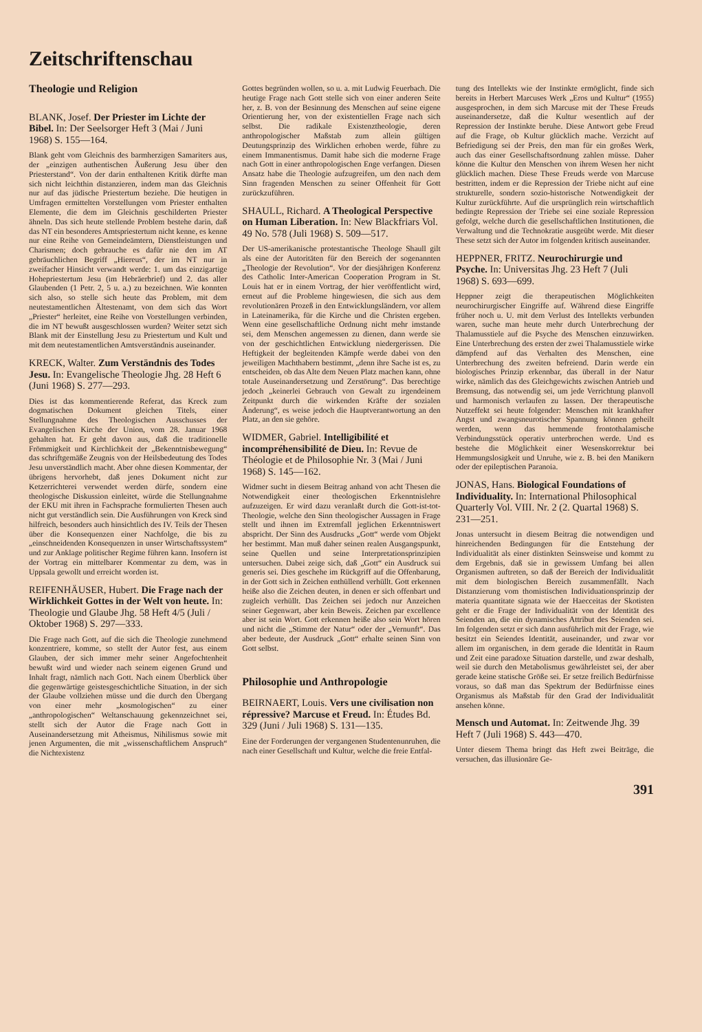Zeitschriftenschau
Theologie und Religion
BLANK, Josef. Der Priester im Lichte der Bibel. In: Der Seelsorger Heft 3 (Mai / Juni 1968) S. 155—164.
Blank geht vom Gleichnis des barmherzigen Samariters aus, der „einzigen authentischen Äußerung Jesu über den Priesterstand“. Von der darin enthaltenen Kritik dürfte man sich nicht leichthin distanzieren, indem man das Gleichnis nur auf das jüdische Priestertum beziehe. Die heutigen in Umfragen ermittelten Vorstellungen vom Priester enthalten Elemente, die dem im Gleichnis geschilderten Priester ähneln. Das sich heute stellende Problem bestehe darin, daß das NT ein besonderes Amtspriestertum nicht kenne, es kenne nur eine Reihe von Gemeindeämtern, Dienstleistungen und Charismen; doch gebrauche es dafür nie den im AT gebräuchlichen Begriff „Hiereus“, der im NT nur in zweifacher Hinsicht verwandt werde: 1. um das einzigartige Hohepriestertum Jesu (im Hebräerbrief) und 2. das aller Glaubenden (1 Petr. 2, 5 u. a.) zu bezeichnen. Wie konnten sich also, so stelle sich heute das Problem, mit dem neutestamentlichen Ältestenamt, von dem sich das Wort „Priester“ herleitet, eine Reihe von Vorstellungen verbinden, die im NT bewußt ausgeschlossen wurden? Weiter setzt sich Blank mit der Einstellung Jesu zu Priestertum und Kult und mit dem neutestamentlichen Amtsverständnis auseinander.
KRECK, Walter. Zum Verständnis des Todes Jesu. In: Evangelische Theologie Jhg. 28 Heft 6 (Juni 1968) S. 277—293.
Dies ist das kommentierende Referat, das Kreck zum dogmatischen Dokument gleichen Titels, einer Stellungnahme des Theologischen Ausschusses der Evangelischen Kirche der Union, vom 28. Januar 1968 gehalten hat. Er geht davon aus, daß die traditionelle Frömmigkeit und Kirchlichkeit der „Bekenntnisbewegung“ das schriftgemäße Zeugnis von der Heilsbedeutung des Todes Jesu unverständlich macht. Aber ohne diesen Kommentar, der übrigens hervorhebt, daß jenes Dokument nicht zur Ketzerrichterei verwendet werden dürfe, sondern eine theologische Diskussion einleitet, würde die Stellungnahme der EKU mit ihren in Fachsprache formulierten Thesen auch nicht gut verständlich sein. Die Ausführungen von Kreck sind hilfreich, besonders auch hinsichtlich des IV. Teils der Thesen über die Konsequenzen einer Nachfolge, die bis zu „einschneidenden Konsequenzen in unser Wirtschaftssystem“ und zur Anklage politischer Regime führen kann. Insofern ist der Vortrag ein mittelbarer Kommentar zu dem, was in Uppsala gewollt und erreicht worden ist.
REIFENHÄUSER, Hubert. Die Frage nach der Wirklichkeit Gottes in der Welt von heute. In: Theologie und Glaube Jhg. 58 Heft 4/5 (Juli / Oktober 1968) S. 297—333.
Die Frage nach Gott, auf die sich die Theologie zunehmend konzentriere, komme, so stellt der Autor fest, aus einem Glauben, der sich immer mehr seiner Angefochtenheit bewußt wird und wieder nach seinem eigenen Grund und Inhalt fragt, nämlich nach Gott. Nach einem Überblick über die gegenwärtige geistesgeschichtliche Situation, in der sich der Glaube vollziehen müsse und die durch den Übergang von einer mehr „kosmologischen“ zu einer „anthropologischen“ Weltanschauung gekennzeichnet sei, stellt sich der Autor die Frage nach Gott in Auseinandersetzung mit Atheismus, Nihilismus sowie mit jenen Argumenten, die mit „wissenschaftlichem Anspruch“ die Nichtexistenz
Gottes begründen wollen, so u. a. mit Ludwig Feuerbach. Die heutige Frage nach Gott stelle sich von einer anderen Seite her, z. B. von der Besinnung des Menschen auf seine eigene Orientierung her, von der existentiellen Frage nach sich selbst. Die radikale Existenztheologie, deren anthropologischer Maßstab zum allein gültigen Deutungsprinzip des Wirklichen erhoben werde, führe zu einem Immanentismus. Damit habe sich die moderne Frage nach Gott in einer anthropologischen Enge verfangen. Diesen Ansatz habe die Theologie aufzugreifen, um den nach dem Sinn fragenden Menschen zu seiner Offenheit für Gott zurückzuführen.
SHAULL, Richard. A Theological Perspective on Human Liberation. In: New Blackfriars Vol. 49 No. 578 (Juli 1968) S. 509—517.
Der US-amerikanische protestantische Theologe Shaull gilt als eine der Autoritäten für den Bereich der sogenannten „Theologie der Revolution“. Vor der diesjährigen Konferenz des Catholic Inter-American Cooperation Program in St. Louis hat er in einem Vortrag, der hier veröffentlicht wird, erneut auf die Probleme hingewiesen, die sich aus dem revolutionären Prozeß in den Entwicklungsländern, vor allem in Lateinamerika, für die Kirche und die Christen ergeben. Wenn eine gesellschaftliche Ordnung nicht mehr imstande sei, dem Menschen angemessen zu dienen, dann werde sie von der geschichtlichen Entwicklung niedergerissen. Die Heftigkeit der begleitenden Kämpfe werde dabei von den jeweiligen Machthabern bestimmt, „denn ihre Sache ist es, zu entscheiden, ob das Alte dem Neuen Platz machen kann, ohne totale Auseinandersetzung und Zerstörung“. Das berechtige jedoch „keinerlei Gebrauch von Gewalt zu irgendeinem Zeitpunkt durch die wirkenden Kräfte der sozialen Änderung“, es weise jedoch die Hauptverantwortung an den Platz, an den sie gehöre.
WIDMER, Gabriel. Intelligibilité et incompréhensibilité de Dieu. In: Revue de Théologie et de Philosophie Nr. 3 (Mai / Juni 1968) S. 145—162.
Widmer sucht in diesem Beitrag anhand von acht Thesen die Notwendigkeit einer theologischen Erkenntnislehre aufzuzeigen. Er wird dazu veranlaßt durch die Gott-ist-tot-Theologie, welche den Sinn theologischer Aussagen in Frage stellt und ihnen im Extremfall jeglichen Erkenntniswert abspricht. Der Sinn des Ausdrucks „Gott“ werde vom Objekt her bestimmt. Man muß daher seinen realen Ausgangspunkt, seine Quellen und seine Interpretationsprinzipien untersuchen. Dabei zeige sich, daß „Gott“ ein Ausdruck sui generis sei. Dies geschehe im Rückgriff auf die Offenbarung, in der Gott sich in Zeichen enthüllend verhüllt. Gott erkennen heiße also die Zeichen deuten, in denen er sich offenbart und zugleich verhüllt. Das Zeichen sei jedoch nur Anzeichen seiner Gegenwart, aber kein Beweis. Zeichen par excellence aber ist sein Wort. Gott erkennen heiße also sein Wort hören und nicht die „Stimme der Natur“ oder der „Vernunft“. Das aber bedeute, der Ausdruck „Gott“ erhalte seinen Sinn von Gott selbst.
Philosophie und Anthropologie
BEIRNAERT, Louis. Vers une civilisation non répressive? Marcuse et Freud. In: Études Bd. 329 (Juni / Juli 1968) S. 131—135.
Eine der Forderungen der vergangenen Studentenunruhen, die nach einer Gesellschaft und Kultur, welche die freie Entfal-
tung des Intellekts wie der Instinkte ermöglicht, finde sich bereits in Herbert Marcuses Werk „Eros und Kultur“ (1955) ausgesprochen, in dem sich Marcuse mit der These Freuds auseinandersetze, daß die Kultur wesentlich auf der Repression der Instinkte beruhe. Diese Antwort gebe Freud auf die Frage, ob Kultur glücklich mache. Verzicht auf Befriedigung sei der Preis, den man für ein großes Werk, auch das einer Gesellschaftsordnung zahlen müsse. Daher könne die Kultur den Menschen von ihrem Wesen her nicht glücklich machen. Diese These Freuds werde von Marcuse bestritten, indem er die Repression der Triebe nicht auf eine strukturelle, sondern sozio-historische Notwendigkeit der Kultur zurückführte. Auf die ursprünglich rein wirtschaftlich bedingte Repression der Triebe sei eine soziale Repression gefolgt, welche durch die gesellschaftlichen Institutionen, die Verwaltung und die Technokratie ausgeübt werde. Mit dieser These setzt sich der Autor im folgenden kritisch auseinander.
HEPPNER, FRITZ. Neurochirurgie und Psyche. In: Universitas Jhg. 23 Heft 7 (Juli 1968) S. 693—699.
Heppner zeigt die therapeutischen Möglichkeiten neurochirurgischer Eingriffe auf. Während diese Eingriffe früher noch u. U. mit dem Verlust des Intellekts verbunden waren, suche man heute mehr durch Unterbrechung der Thalamusstiele auf die Psyche des Menschen einzuwirken. Eine Unterbrechung des ersten der zwei Thalamusstiele wirke dämpfend auf das Verhalten des Menschen, eine Unterbrechung des zweiten befreiend. Darin werde ein biologisches Prinzip erkennbar, das überall in der Natur wirke, nämlich das des Gleichgewichts zwischen Antrieb und Bremsung, das notwendig sei, um jede Verrichtung planvoll und harmonisch verlaufen zu lassen. Der therapeutische Nutzeffekt sei heute folgender: Menschen mit krankhafter Angst und zwangsneurotischer Spannung können geheilt werden, wenn das hemmende frontothalamische Verbindungsstück operativ unterbrochen werde. Und es bestehe die Möglichkeit einer Wesenskorrektur bei Hemmungslosigkeit und Unruhe, wie z. B. bei den Manikern oder der epileptischen Paranoia.
JONAS, Hans. Biological Foundations of Individuality. In: International Philosophical Quarterly Vol. VIII. Nr. 2 (2. Quartal 1968) S. 231—251.
Jonas untersucht in diesem Beitrag die notwendigen und hinreichenden Bedingungen für die Entstehung der Individualität als einer distinkten Seinsweise und kommt zu dem Ergebnis, daß sie in gewissem Umfang bei allen Organismen auftreten, so daß der Bereich der Individualität mit dem biologischen Bereich zusammenfällt. Nach Distanzierung vom thomistischen Individuationsprinzip der materia quantitate signata wie der Haecceitas der Skotisten geht er die Frage der Individualität von der Identität des Seienden an, die ein dynamisches Attribut des Seienden sei. Im folgenden setzt er sich dann ausführlich mit der Frage, wie besitzt ein Seiendes Identität, auseinander, und zwar vor allem im organischen, in dem gerade die Identität in Raum und Zeit eine paradoxe Situation darstelle, und zwar deshalb, weil sie durch den Metabolismus gewährleistet sei, der aber gerade keine statische Größe sei. Er setze freilich Bedürfnisse voraus, so daß man das Spektrum der Bedürfnisse eines Organismus als Maßstab für den Grad der Individualität ansehen könne.
Mensch und Automat. In: Zeitwende Jhg. 39 Heft 7 (Juli 1968) S. 443—470.
Unter diesem Thema bringt das Heft zwei Beiträge, die versuchen, das illusionäre Ge-
391